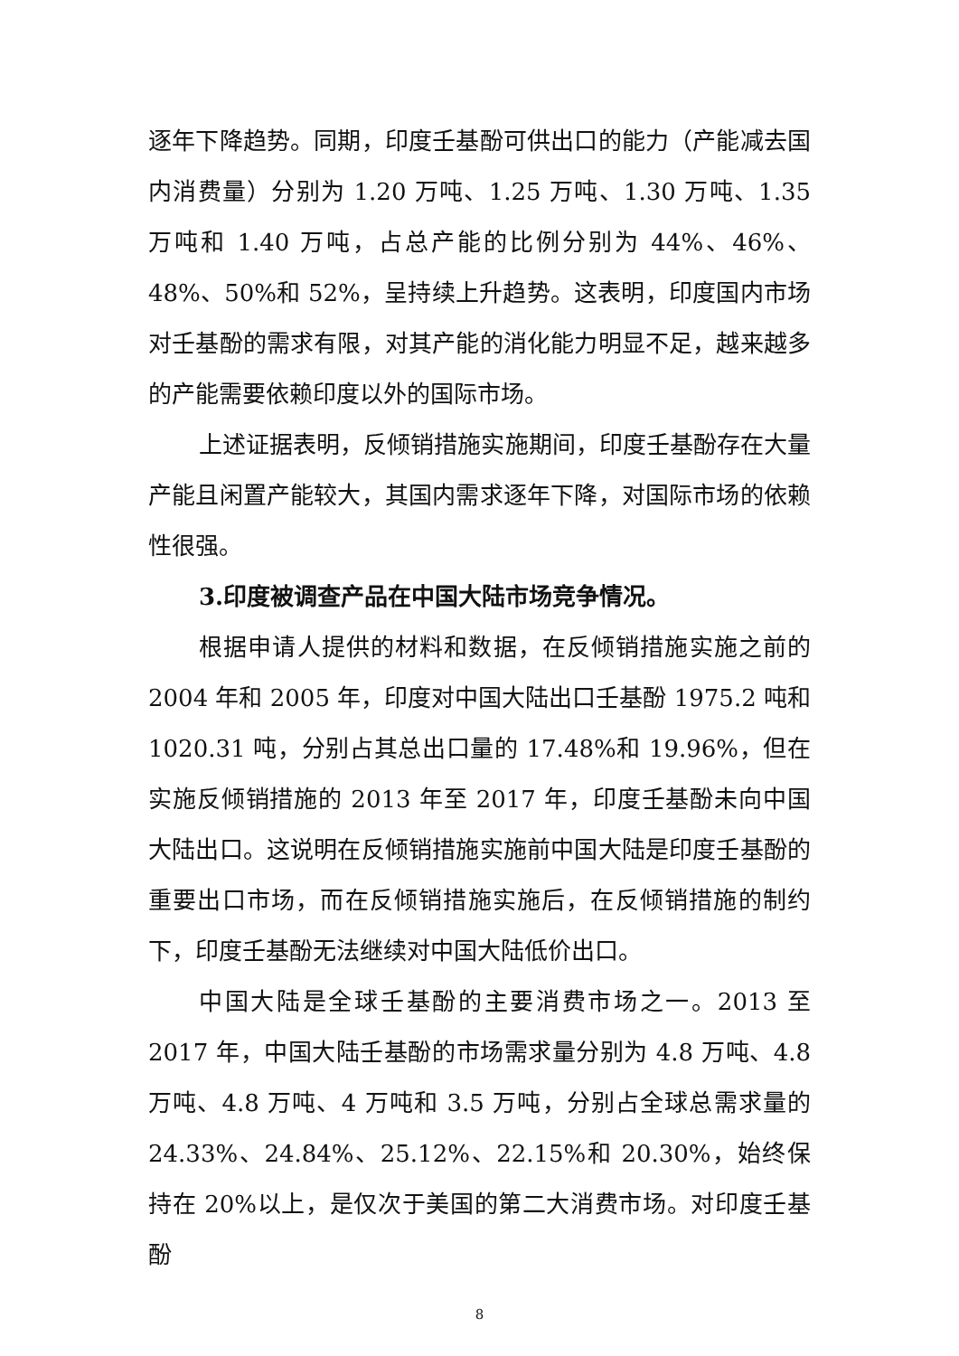逐年下降趋势。同期，印度壬基酚可供出口的能力（产能减去国内消费量）分别为 1.20 万吨、1.25 万吨、1.30 万吨、1.35 万吨和 1.40 万吨，占总产能的比例分别为 44%、46%、48%、50%和 52%，呈持续上升趋势。这表明，印度国内市场对壬基酚的需求有限，对其产能的消化能力明显不足，越来越多的产能需要依赖印度以外的国际市场。
上述证据表明，反倾销措施实施期间，印度壬基酚存在大量产能且闲置产能较大，其国内需求逐年下降，对国际市场的依赖性很强。
3.印度被调查产品在中国大陆市场竞争情况。
根据申请人提供的材料和数据，在反倾销措施实施之前的 2004 年和 2005 年，印度对中国大陆出口壬基酚 1975.2 吨和 1020.31 吨，分别占其总出口量的 17.48%和 19.96%，但在实施反倾销措施的 2013 年至 2017 年，印度壬基酚未向中国大陆出口。这说明在反倾销措施实施前中国大陆是印度壬基酚的重要出口市场，而在反倾销措施实施后，在反倾销措施的制约下，印度壬基酚无法继续对中国大陆低价出口。
中国大陆是全球壬基酚的主要消费市场之一。2013 至 2017 年，中国大陆壬基酚的市场需求量分别为 4.8 万吨、4.8 万吨、4.8 万吨、4 万吨和 3.5 万吨，分别占全球总需求量的 24.33%、24.84%、25.12%、22.15%和 20.30%，始终保持在 20%以上，是仅次于美国的第二大消费市场。对印度壬基酚
8